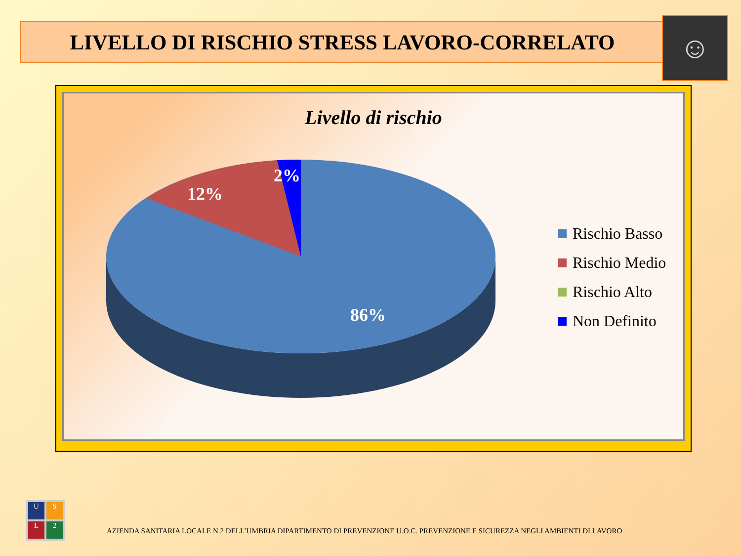LIVELLO DI RISCHIO STRESS LAVORO-CORRELATO ☺
Livello di rischio
12%
2%
86%
Rischio Basso
Rischio Medio
Rischio Alto
Non Definito
U
S
L
2
AZIENDA SANITARIA LOCALE N.2 DELL’UMBRIA DIPARTIMENTO DI PREVENZIONE U.O.C. PREVENZIONE E SICUREZZA NEGLI AMBIENTI DI LAVORO